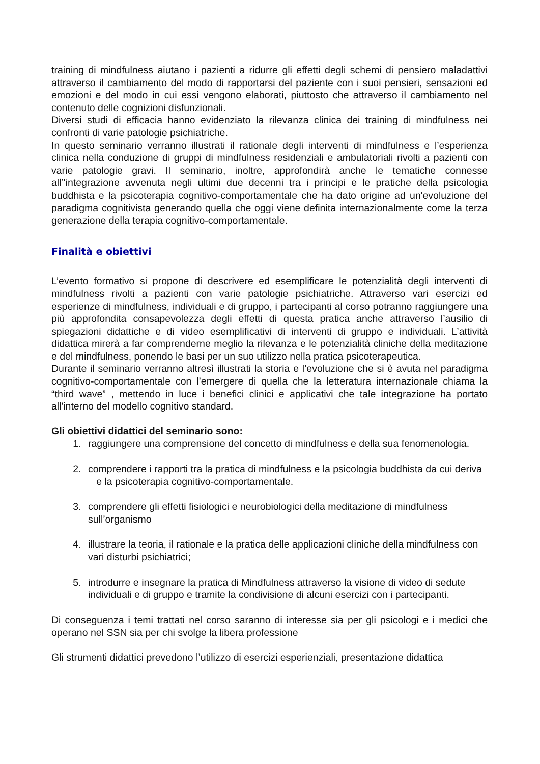training di mindfulness aiutano i pazienti a ridurre gli effetti degli schemi di pensiero maladattivi attraverso il cambiamento del modo di rapportarsi del paziente con i suoi pensieri, sensazioni ed emozioni e del modo in cui essi vengono elaborati, piuttosto che attraverso il cambiamento nel contenuto delle cognizioni disfunzionali.
Diversi studi di efficacia hanno evidenziato la rilevanza clinica dei training di mindfulness nei confronti di varie patologie psichiatriche.
In questo seminario verranno illustrati il rationale degli interventi di mindfulness e l’esperienza clinica nella conduzione di gruppi di mindfulness residenziali e ambulatoriali rivolti a pazienti con varie patologie gravi. Il seminario, inoltre, approfondirà anche le tematiche connesse all’'integrazione avvenuta negli ultimi due decenni tra i principi e le pratiche della psicologia buddhista e la psicoterapia cognitivo-comportamentale che ha dato origine ad un'evoluzione del paradigma cognitivista generando quella che oggi viene definita internazionalmente come la terza generazione della terapia cognitivo-comportamentale.
Finalità e obiettivi
L’evento formativo si propone di descrivere ed esemplificare le potenzialità degli interventi di mindfulness rivolti a pazienti con varie patologie psichiatriche. Attraverso vari esercizi ed esperienze di mindfulness, individuali e di gruppo, i partecipanti al corso potranno raggiungere una più approfondita consapevolezza degli effetti di questa pratica anche attraverso l’ausilio di spiegazioni didattiche e di video esemplificativi di interventi di gruppo e individuali. L’attività didattica mirerà a far comprenderne meglio la rilevanza e le potenzialità cliniche della meditazione e del mindfulness, ponendo le basi per un suo utilizzo nella pratica psicoterapeutica.
Durante il seminario verranno altresì illustrati la storia e l’evoluzione che si è avuta nel paradigma cognitivo-comportamentale con l’emergere di quella che la letteratura internazionale chiama la “third wave” , mettendo in luce i benefici clinici e applicativi che tale integrazione ha portato all'interno del modello cognitivo standard.
Gli obiettivi didattici del seminario sono:
1. raggiungere una comprensione del concetto di mindfulness e della sua fenomenologia.
2. comprendere i rapporti tra la pratica di mindfulness e la psicologia buddhista da cui deriva e la psicoterapia cognitivo-comportamentale.
3. comprendere gli effetti fisiologici e neurobiologici della meditazione di mindfulness sull’organismo
4. illustrare la teoria, il rationale e la pratica delle applicazioni cliniche della mindfulness con vari disturbi psichiatrici;
5. introdurre e insegnare la pratica di Mindfulness attraverso la visione di video di sedute individuali e di gruppo e tramite la condivisione di alcuni esercizi con i partecipanti.
Di conseguenza i temi trattati nel corso saranno di interesse sia per gli psicologi e i medici che operano nel SSN sia per chi svolge la libera professione
Gli strumenti didattici prevedono l’utilizzo di esercizi esperienziali, presentazione didattica